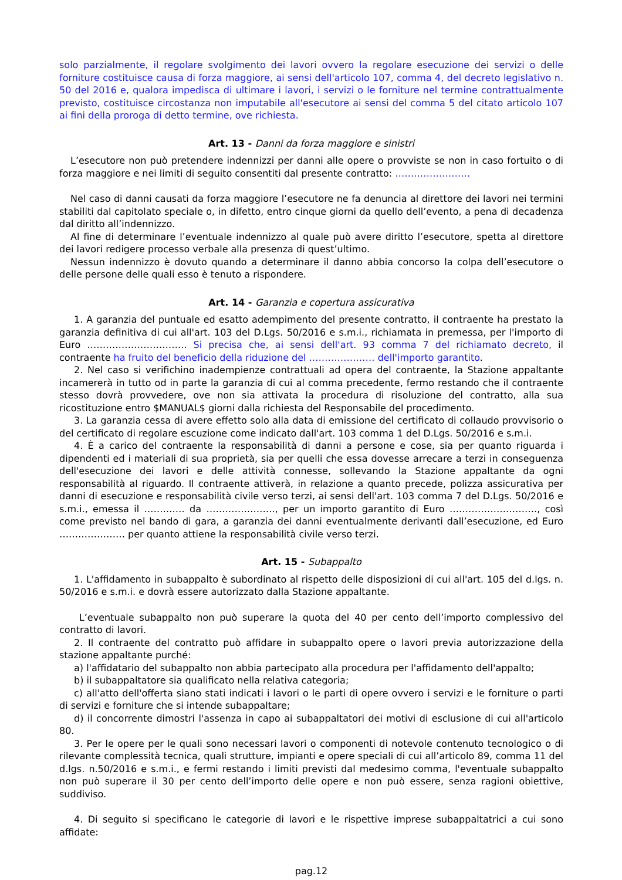solo parzialmente, il regolare svolgimento dei lavori ovvero la regolare esecuzione dei servizi o delle forniture costituisce causa di forza maggiore, ai sensi dell'articolo 107, comma 4, del decreto legislativo n. 50 del 2016 e, qualora impedisca di ultimare i lavori, i servizi o le forniture nel termine contrattualmente previsto, costituisce circostanza non imputabile all'esecutore ai sensi del comma 5 del citato articolo 107 ai fini della proroga di detto termine, ove richiesta.
Art. 13 - Danni da forza maggiore e sinistri
L’esecutore non può pretendere indennizzi per danni alle opere o provviste se non in caso fortuito o di forza maggiore e nei limiti di seguito consentiti dal presente contratto: ……………………
Nel caso di danni causati da forza maggiore l’esecutore ne fa denuncia al direttore dei lavori nei termini stabiliti dal capitolato speciale o, in difetto, entro cinque giorni da quello dell’evento, a pena di decadenza dal diritto all’indennizzo.
Al fine di determinare l’eventuale indennizzo al quale può avere diritto l’esecutore, spetta al direttore dei lavori redigere processo verbale alla presenza di quest’ultimo.
Nessun indennizzo è dovuto quando a determinare il danno abbia concorso la colpa dell’esecutore o delle persone delle quali esso è tenuto a rispondere.
Art. 14 - Garanzia e copertura assicurativa
1. A garanzia del puntuale ed esatto adempimento del presente contratto, il contraente ha prestato la garanzia definitiva di cui all'art. 103 del D.Lgs. 50/2016 e s.m.i., richiamata in premessa, per l'importo di Euro ………………………….. Si precisa che, ai sensi dell'art. 93 comma 7 del richiamato decreto, il contraente ha fruito del beneficio della riduzione del ………………… dell'importo garantito.
2. Nel caso si verifichino inadempienze contrattuali ad opera del contraente, la Stazione appaltante incamererà in tutto od in parte la garanzia di cui al comma precedente, fermo restando che il contraente stesso dovrà provvedere, ove non sia attivata la procedura di risoluzione del contratto, alla sua ricostituzione entro $MANUAL$ giorni dalla richiesta del Responsabile del procedimento.
3. La garanzia cessa di avere effetto solo alla data di emissione del certificato di collaudo provvisorio o del certificato di regolare escuzione come indicato dall'art. 103 comma 1 del D.Lgs. 50/2016 e s.m.i.
4. È a carico del contraente la responsabilità di danni a persone e cose, sia per quanto riguarda i dipendenti ed i materiali di sua proprietà, sia per quelli che essa dovesse arrecare a terzi in conseguenza dell'esecuzione dei lavori e delle attività connesse, sollevando la Stazione appaltante da ogni responsabilità al riguardo. Il contraente attiverà, in relazione a quanto precede, polizza assicurativa per danni di esecuzione e responsabilità civile verso terzi, ai sensi dell'art. 103 comma 7 del D.Lgs. 50/2016 e s.m.i., emessa il …………. da …………………., per un importo garantito di Euro ………………………., così come previsto nel bando di gara, a garanzia dei danni eventualmente derivanti dall’esecuzione, ed Euro ………………… per quanto attiene la responsabilità civile verso terzi.
Art. 15 - Subappalto
1. L'affidamento in subappalto è subordinato al rispetto delle disposizioni di cui all'art. 105 del d.lgs. n. 50/2016 e s.m.i. e dovrà essere autorizzato dalla Stazione appaltante.
L’eventuale subappalto non può superare la quota del 40 per cento dell’importo complessivo del contratto di lavori.
2. Il contraente del contratto può affidare in subappalto opere o lavori previa autorizzazione della stazione appaltante purché:
a) l'affidatario del subappalto non abbia partecipato alla procedura per l'affidamento dell'appalto;
b) il subappaltatore sia qualificato nella relativa categoria;
c) all'atto dell'offerta siano stati indicati i lavori o le parti di opere ovvero i servizi e le forniture o parti di servizi e forniture che si intende subappaltare;
d) il concorrente dimostri l'assenza in capo ai subappaltatori dei motivi di esclusione di cui all'articolo 80.
3. Per le opere per le quali sono necessari lavori o componenti di notevole contenuto tecnologico o di rilevante complessità tecnica, quali strutture, impianti e opere speciali di cui all’articolo 89, comma 11 del d.lgs. n.50/2016 e s.m.i., e fermi restando i limiti previsti dal medesimo comma, l'eventuale subappalto non può superare il 30 per cento dell’importo delle opere e non può essere, senza ragioni obiettive, suddiviso.
4. Di seguito si specificano le categorie di lavori e le rispettive imprese subappaltatrici a cui sono affidate:
pag.12